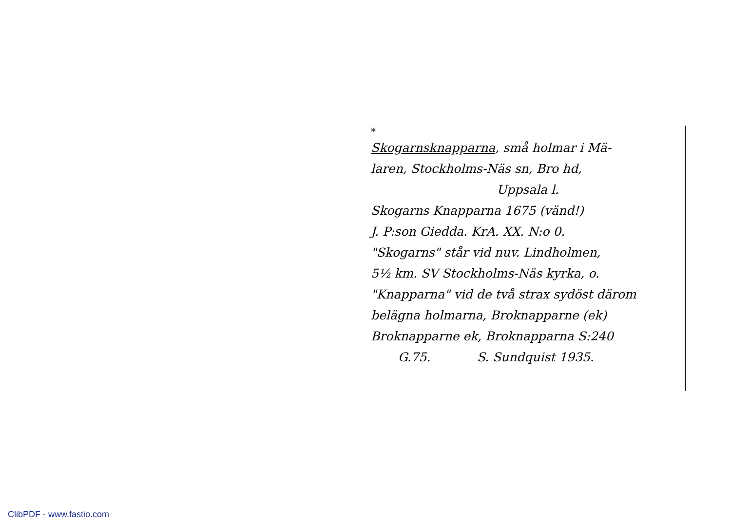*
Skogarnsknapparna, små holmar i Mä-
laren, Stockholms-Näs sn, Bro hd,
Uppsala l.
Skogarns Knapparna 1675 (vänd!)
J. P:son Giedda. KrA. XX. N:o 0.
"Skogarns" står vid nuv. Lindholmen,
5½ km. SV Stockholms-Näs kyrka, o.
"Knapparna" vid de två strax sydöst därom
belägna holmarna, Broknapparne (ek)
Broknapparne ek, Broknapparna S:240
G.75. S. Sundquist 1935.
ClibPDF - www.fastio.com